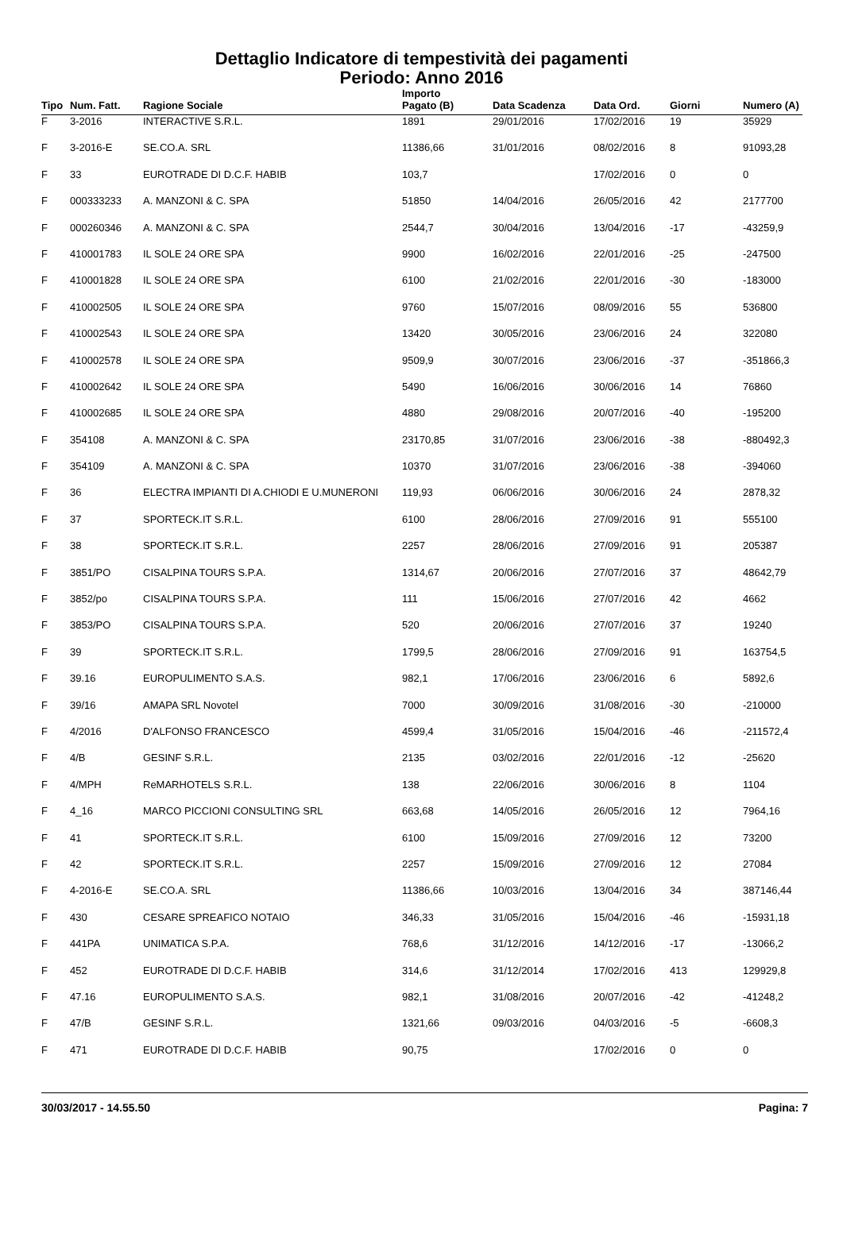Dettaglio Indicatore di tempestività dei pagamenti
Periodo: Anno 2016
| Tipo | Num. Fatt. | Ragione Sociale | Importo Pagato (B) | Data Scadenza | Data Ord. | Giorni | Numero (A) |
| --- | --- | --- | --- | --- | --- | --- | --- |
| F | 3-2016 | INTERACTIVE S.R.L. | 1891 | 29/01/2016 | 17/02/2016 | 19 | 35929 |
| F | 3-2016-E | SE.CO.A. SRL | 11386,66 | 31/01/2016 | 08/02/2016 | 8 | 91093,28 |
| F | 33 | EUROTRADE DI D.C.F. HABIB | 103,7 | | 17/02/2016 | 0 | 0 |
| F | 000333233 | A. MANZONI & C. SPA | 51850 | 14/04/2016 | 26/05/2016 | 42 | 2177700 |
| F | 000260346 | A. MANZONI & C. SPA | 2544,7 | 30/04/2016 | 13/04/2016 | -17 | -43259,9 |
| F | 410001783 | IL SOLE 24 ORE SPA | 9900 | 16/02/2016 | 22/01/2016 | -25 | -247500 |
| F | 410001828 | IL SOLE 24 ORE SPA | 6100 | 21/02/2016 | 22/01/2016 | -30 | -183000 |
| F | 410002505 | IL SOLE 24 ORE SPA | 9760 | 15/07/2016 | 08/09/2016 | 55 | 536800 |
| F | 410002543 | IL SOLE 24 ORE SPA | 13420 | 30/05/2016 | 23/06/2016 | 24 | 322080 |
| F | 410002578 | IL SOLE 24 ORE SPA | 9509,9 | 30/07/2016 | 23/06/2016 | -37 | -351866,3 |
| F | 410002642 | IL SOLE 24 ORE SPA | 5490 | 16/06/2016 | 30/06/2016 | 14 | 76860 |
| F | 410002685 | IL SOLE 24 ORE SPA | 4880 | 29/08/2016 | 20/07/2016 | -40 | -195200 |
| F | 354108 | A. MANZONI & C. SPA | 23170,85 | 31/07/2016 | 23/06/2016 | -38 | -880492,3 |
| F | 354109 | A. MANZONI & C. SPA | 10370 | 31/07/2016 | 23/06/2016 | -38 | -394060 |
| F | 36 | ELECTRA IMPIANTI DI A.CHIODI E U.MUNERONI | 119,93 | 06/06/2016 | 30/06/2016 | 24 | 2878,32 |
| F | 37 | SPORTECK.IT S.R.L. | 6100 | 28/06/2016 | 27/09/2016 | 91 | 555100 |
| F | 38 | SPORTECK.IT S.R.L. | 2257 | 28/06/2016 | 27/09/2016 | 91 | 205387 |
| F | 3851/PO | CISALPINA TOURS S.P.A. | 1314,67 | 20/06/2016 | 27/07/2016 | 37 | 48642,79 |
| F | 3852/po | CISALPINA TOURS S.P.A. | 111 | 15/06/2016 | 27/07/2016 | 42 | 4662 |
| F | 3853/PO | CISALPINA TOURS S.P.A. | 520 | 20/06/2016 | 27/07/2016 | 37 | 19240 |
| F | 39 | SPORTECK.IT S.R.L. | 1799,5 | 28/06/2016 | 27/09/2016 | 91 | 163754,5 |
| F | 39.16 | EUROPULIMENTO S.A.S. | 982,1 | 17/06/2016 | 23/06/2016 | 6 | 5892,6 |
| F | 39/16 | AMAPA SRL Novotel | 7000 | 30/09/2016 | 31/08/2016 | -30 | -210000 |
| F | 4/2016 | D'ALFONSO FRANCESCO | 4599,4 | 31/05/2016 | 15/04/2016 | -46 | -211572,4 |
| F | 4/B | GESINF S.R.L. | 2135 | 03/02/2016 | 22/01/2016 | -12 | -25620 |
| F | 4/MPH | ReMARHOTELS S.R.L. | 138 | 22/06/2016 | 30/06/2016 | 8 | 1104 |
| F | 4_16 | MARCO PICCIONI CONSULTING SRL | 663,68 | 14/05/2016 | 26/05/2016 | 12 | 7964,16 |
| F | 41 | SPORTECK.IT S.R.L. | 6100 | 15/09/2016 | 27/09/2016 | 12 | 73200 |
| F | 42 | SPORTECK.IT S.R.L. | 2257 | 15/09/2016 | 27/09/2016 | 12 | 27084 |
| F | 4-2016-E | SE.CO.A. SRL | 11386,66 | 10/03/2016 | 13/04/2016 | 34 | 387146,44 |
| F | 430 | CESARE SPREAFICO NOTAIO | 346,33 | 31/05/2016 | 15/04/2016 | -46 | -15931,18 |
| F | 441PA | UNIMATICA S.P.A. | 768,6 | 31/12/2016 | 14/12/2016 | -17 | -13066,2 |
| F | 452 | EUROTRADE DI D.C.F. HABIB | 314,6 | 31/12/2014 | 17/02/2016 | 413 | 129929,8 |
| F | 47.16 | EUROPULIMENTO S.A.S. | 982,1 | 31/08/2016 | 20/07/2016 | -42 | -41248,2 |
| F | 47/B | GESINF S.R.L. | 1321,66 | 09/03/2016 | 04/03/2016 | -5 | -6608,3 |
| F | 471 | EUROTRADE DI D.C.F. HABIB | 90,75 | | 17/02/2016 | 0 | 0 |
30/03/2017 - 14.55.50 Pagina: 7